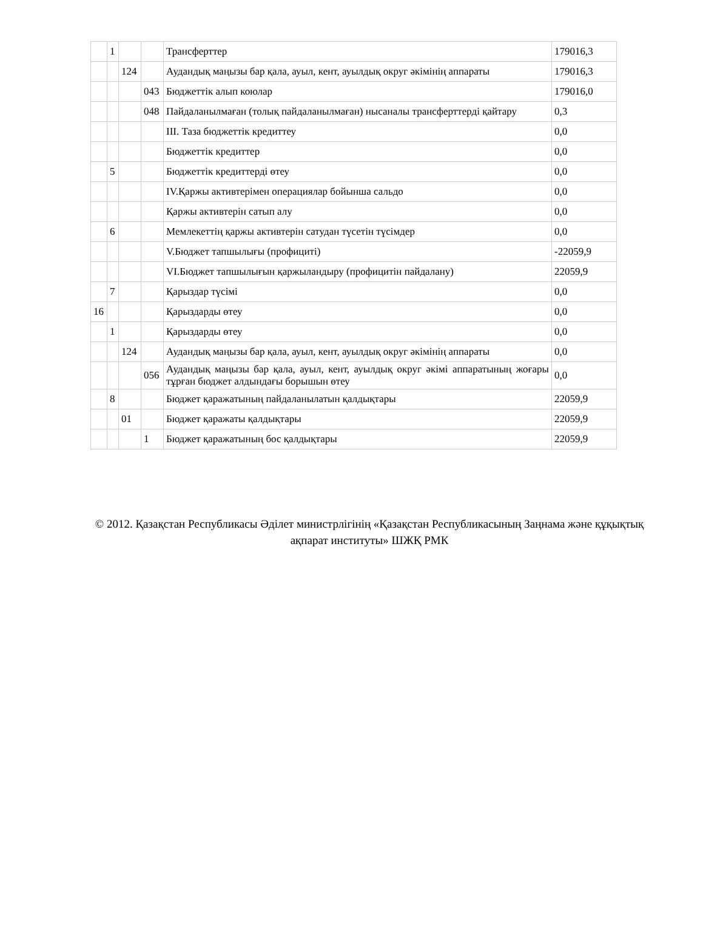| | 1 | | | Трансферттер | 179016,3 |
| | | 124 | | Аудандық маңызы бар қала, ауыл, кент, ауылдық округ әкімінің аппараты | 179016,3 |
| | | | 043 | Бюджеттік алып коюлар | 179016,0 |
| | | | 048 | Пайдаланылмаған (толық пайдаланылмаған) нысаналы трансферттерді қайтару | 0,3 |
| | | | | III. Таза бюджеттік кредиттеу | 0,0 |
| | | | | Бюджеттік кредиттер | 0,0 |
| | 5 | | | Бюджеттік кредиттерді өтеу | 0,0 |
| | | | | IV.Қаржы активтерімен операциялар бойынша сальдо | 0,0 |
| | | | | Қаржы активтерін сатып алу | 0,0 |
| | 6 | | | Мемлекеттің қаржы активтерін сатудан түсетін түсімдер | 0,0 |
| | | | | V.Бюджет тапшылығы (профициті) | -22059,9 |
| | | | | VI.Бюджет тапшылығын қаржыландыру (профицитін пайдалану) | 22059,9 |
| | 7 | | | Қарыздар түсімі | 0,0 |
| 16 | | | | Қарыздарды өтеу | 0,0 |
| | 1 | | | Қарыздарды өтеу | 0,0 |
| | | 124 | | Аудандық маңызы бар қала, ауыл, кент, ауылдық округ әкімінің аппараты | 0,0 |
| | | | 056 | Аудандық маңызы бар қала, ауыл, кент, ауылдық округ әкімі аппаратының жоғары тұрған бюджет алдындағы борышын өтеу | 0,0 |
| | 8 | | | Бюджет қаражатының пайдаланылатын қалдықтары | 22059,9 |
| | | 01 | | Бюджет қаражаты қалдықтары | 22059,9 |
| | | | 1 | Бюджет қаражатының бос қалдықтары | 22059,9 |
© 2012. Қазақстан Республикасы Әділет министрлігінің «Қазақстан Республикасының Заңнама және құқықтық ақпарат институты» ШЖҚ РМК